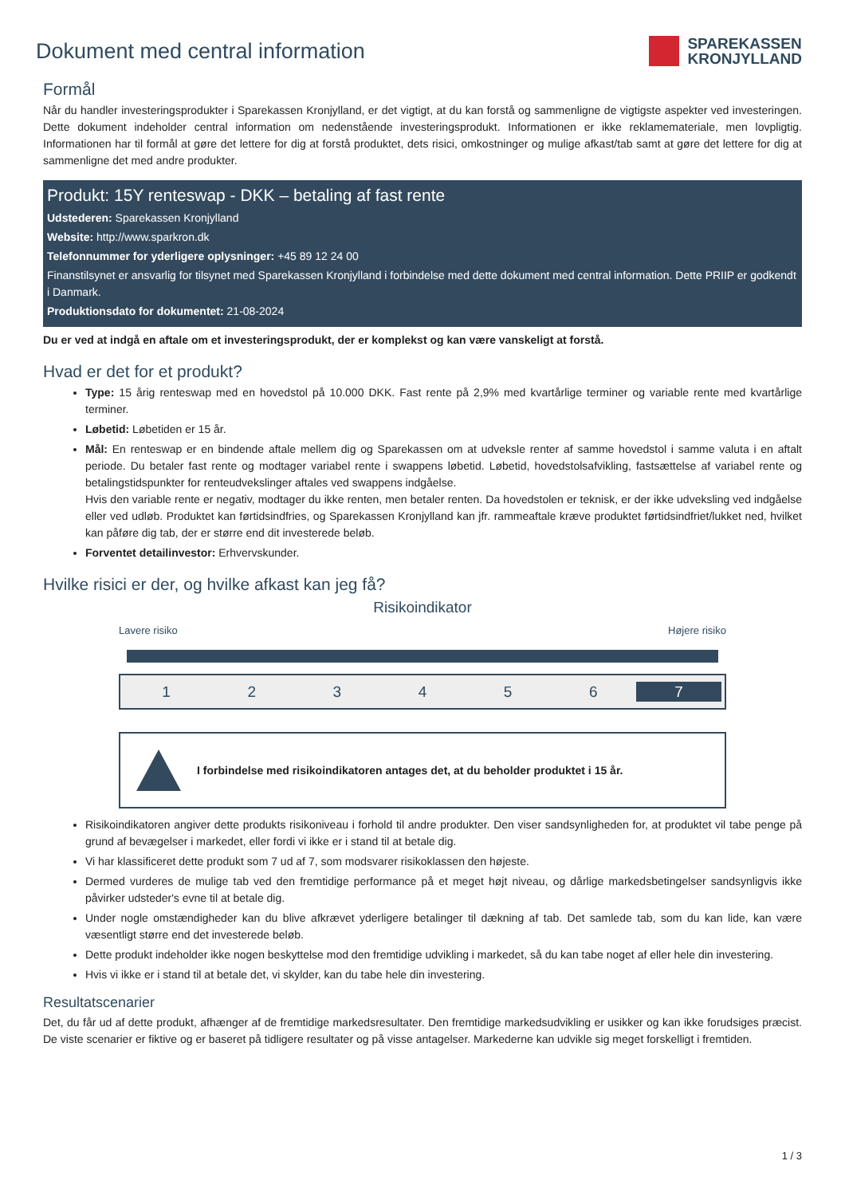Dokument med central information
SPAREKASSEN
KRONJYLLAND
Formål
Når du handler investeringsprodukter i Sparekassen Kronjylland, er det vigtigt, at du kan forstå og sammenligne de vigtigste aspekter ved investeringen. Dette dokument indeholder central information om nedenstående investeringsprodukt. Informationen er ikke reklamemateriale, men lovpligtig. Informationen har til formål at gøre det lettere for dig at forstå produktet, dets risici, omkostninger og mulige afkast/tab samt at gøre det lettere for dig at sammenligne det med andre produkter.
Produkt: 15Y renteswap - DKK – betaling af fast rente
Udstederen: Sparekassen Kronjylland
Website: http://www.sparkron.dk
Telefonnummer for yderligere oplysninger: +45 89 12 24 00
Finanstilsynet er ansvarlig for tilsynet med Sparekassen Kronjylland i forbindelse med dette dokument med central information. Dette PRIIP er godkendt i Danmark.
Produktionsdato for dokumentet: 21-08-2024
Du er ved at indgå en aftale om et investeringsprodukt, der er komplekst og kan være vanskeligt at forstå.
Hvad er det for et produkt?
Type: 15 årig renteswap med en hovedstol på 10.000 DKK. Fast rente på 2,9% med kvartårlige terminer og variable rente med kvartårlige terminer.
Løbetid: Løbetiden er 15 år.
Mål: En renteswap er en bindende aftale mellem dig og Sparekassen om at udveksle renter af samme hovedstol i samme valuta i en aftalt periode. Du betaler fast rente og modtager variabel rente i swappens løbetid. Løbetid, hovedstolsafvikling, fastsættelse af variabel rente og betalingstidspunkter for renteudvekslinger aftales ved swappens indgåelse.
Hvis den variable rente er negativ, modtager du ikke renten, men betaler renten. Da hovedstolen er teknisk, er der ikke udveksling ved indgåelse eller ved udløb. Produktet kan førtidsindfries, og Sparekassen Kronjylland kan jfr. rammeaftale kræve produktet førtidsindfriet/lukket ned, hvilket kan påføre dig tab, der er større end dit investerede beløb.
Forventet detailinvestor: Erhvervskunder.
Hvilke risici er der, og hvilke afkast kan jeg få?
Risikoindikator
Lavere risiko Højere risiko
123456 7
I forbindelse med risikoindikatoren antages det, at du beholder produktet i 15 år.
Risikoindikatoren angiver dette produkts risikoniveau i forhold til andre produkter. Den viser sandsynligheden for, at produktet vil tabe penge på grund af bevægelser i markedet, eller fordi vi ikke er i stand til at betale dig.
Vi har klassificeret dette produkt som 7 ud af 7, som modsvarer risikoklassen den højeste.
Dermed vurderes de mulige tab ved den fremtidige performance på et meget højt niveau, og dårlige markedsbetingelser sandsynligvis ikke påvirker udsteder's evne til at betale dig.
Under nogle omstændigheder kan du blive afkrævet yderligere betalinger til dækning af tab. Det samlede tab, som du kan lide, kan være væsentligt større end det investerede beløb.
Dette produkt indeholder ikke nogen beskyttelse mod den fremtidige udvikling i markedet, så du kan tabe noget af eller hele din investering.
Hvis vi ikke er i stand til at betale det, vi skylder, kan du tabe hele din investering.
Resultatscenarier
Det, du får ud af dette produkt, afhænger af de fremtidige markedsresultater. Den fremtidige markedsudvikling er usikker og kan ikke forudsiges præcist. De viste scenarier er fiktive og er baseret på tidligere resultater og på visse antagelser. Markederne kan udvikle sig meget forskelligt i fremtiden.
1 / 3